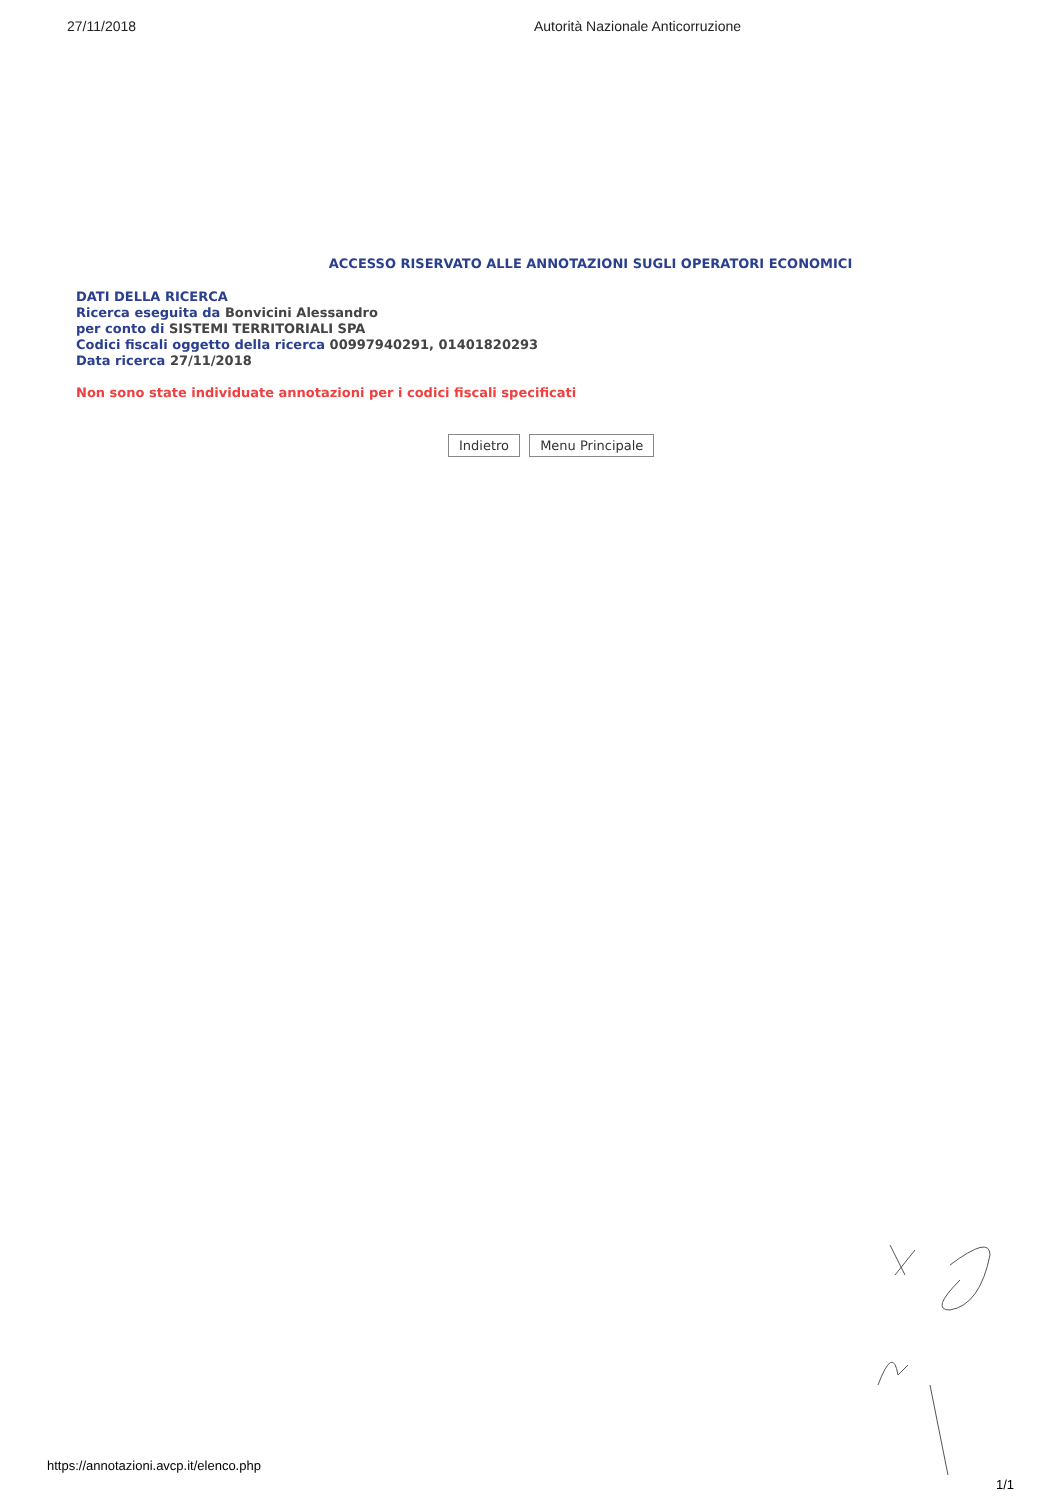27/11/2018 Autorità Nazionale Anticorruzione
ACCESSO RISERVATO ALLE ANNOTAZIONI SUGLI OPERATORI ECONOMICI
DATI DELLA RICERCA
Ricerca eseguita da Bonvicini Alessandro
per conto di SISTEMI TERRITORIALI SPA
Codici fiscali oggetto della ricerca 00997940291, 01401820293
Data ricerca 27/11/2018
Non sono state individuate annotazioni per i codici fiscali specificati
Indietro Menu Principale
https://annotazioni.avcp.it/elenco.php
1/1